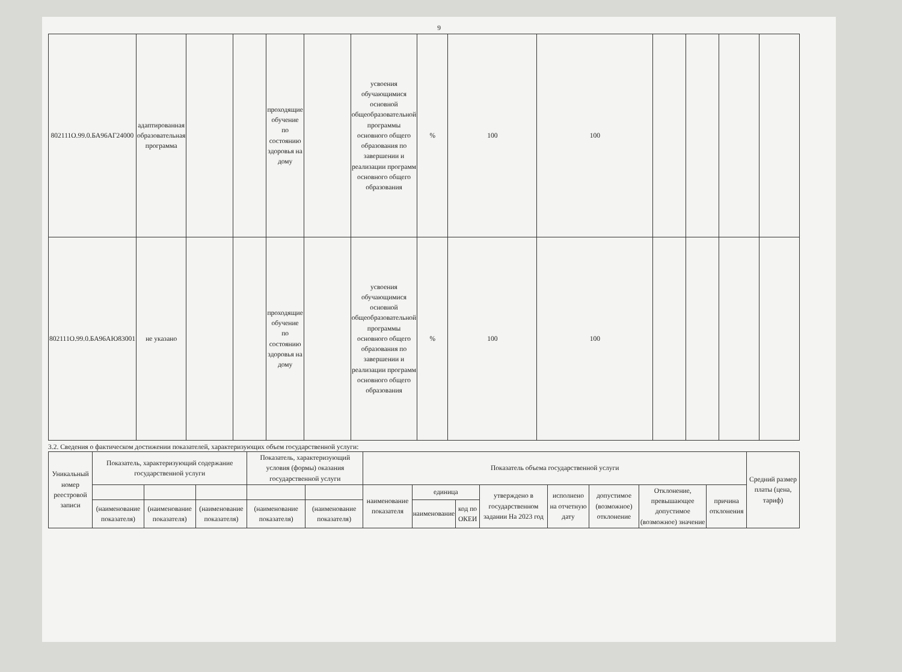9
| 802111О.99.0.БА96АГ24000 | адаптированная образовательная программа | | | проходящие обучение по состоянию здоровья на дому | | усвоения обучающимися основной общеобразовательной программы основного общего образования по завершении и реализации программ основного общего образования | % | 100 | 100 | | | | |
| 802111О.99.0.БА96АЮ83001 | не указано | | | проходящие обучение по состоянию здоровья на дому | | усвоения обучающимися основной общеобразовательной программы основного общего образования по завершении и реализации программ основного общего образования | % | 100 | 100 | | | | |
3.2. Сведения о фактическом достижении показателей, характеризующих объем государственной услуги:
| Уникальный номер реестровой записи | Показатель, характеризующий содержание государственной услуги | | | Показатель, характеризующий условия (формы) оказания государственной услуги | | Показатель объема государственной услуги | | | | | | | | Средний размер платы (цена, тариф) |
| --- | --- | --- | --- | --- | --- | --- | --- | --- | --- | --- | --- | --- | --- | --- |
| | | | | | | наименование показателя | единица | | утверждено в государственном задании На 2023 год | исполнено на отчетную дату | допустимое (возможное) отклонение | Отклонение, превышающее допустимое (возможное) значение | причина отклонения | |
| | (наименование показателя) | (наименование показателя) | (наименование показателя) | (наименование показателя) | (наименование показателя) | | наименование | код по ОКЕИ | | | | | | |